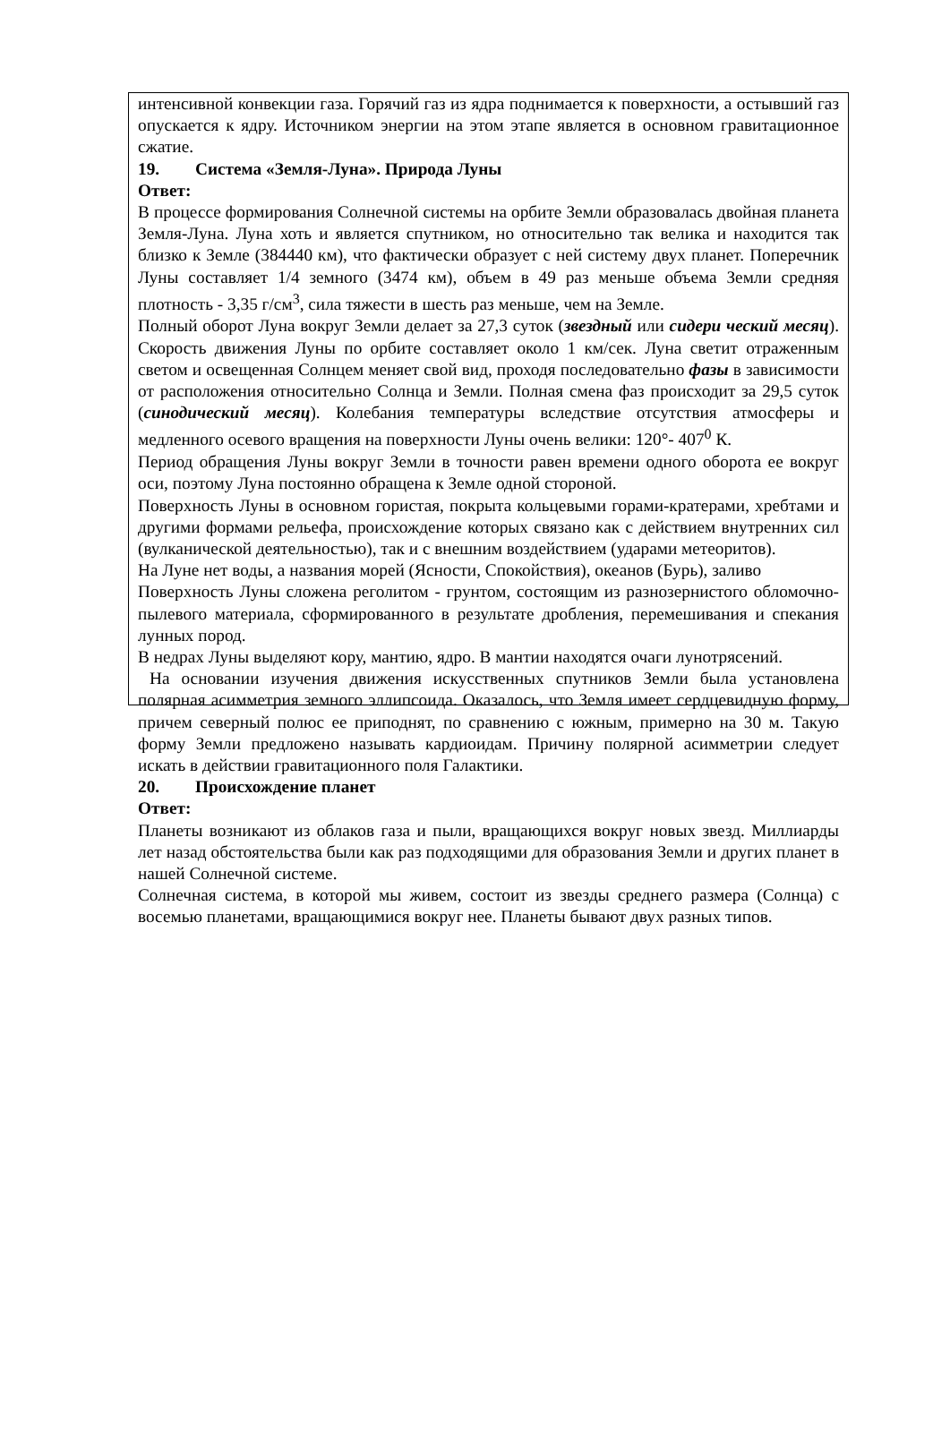интенсивной конвекции газа. Горячий газ из ядра поднимается к поверхности, а остывший газ опускается к ядру. Источником энергии на этом этапе является в основном гравитационное сжатие.
19. Система «Земля-Луна». Природа Луны
Ответ:
В процессе формирования Солнечной системы на орбите Земли образовалась двойная планета Земля-Луна. Луна хоть и является спутником, но относительно так велика и находится так близко к Земле (384440 км), что фактически образует с ней систему двух планет. Поперечник Луны составляет 1/4 земного (3474 км), объем в 49 раз меньше объема Земли средняя плотность - 3,35 г/см<sup>3</sup>, сила тяжести в шесть раз меньше, чем на Земле.
Полный оборот Луна вокруг Земли делает за 27,3 суток (звездный или сидери ческий месяц). Скорость движения Луны по орбите составляет около 1 км/сек. Луна светит отраженным светом и освещенная Солнцем меняет свой вид, проходя последовательно фазы в зависимости от расположения относительно Солнца и Земли. Полная смена фаз происходит за 29,5 суток (синодический месяц). Колебания температуры вследствие отсутствия атмосферы и медленного осевого вращения на поверхности Луны очень велики: 120°- 407<sup>0</sup> К.
Период обращения Луны вокруг Земли в точности равен времени одного оборота ее вокруг оси, поэтому Луна постоянно обращена к Земле одной стороной.
Поверхность Луны в основном гористая, покрыта кольцевыми горами-кратерами, хребтами и другими формами рельефа, происхождение которых связано как с действием внутренних сил (вулканической деятельностью), так и с внешним воздействием (ударами метеоритов).
На Луне нет воды, а названия морей (Ясности, Спокойствия), океанов (Бурь), заливо
Поверхность Луны сложена реголитом - грунтом, состоящим из разнозернистого обломочно-пылевого материала, сформированного в результате дробления, перемешивания и спекания лунных пород.
В недрах Луны выделяют кору, мантию, ядро. В мантии находятся очаги лунотрясений.
На основании изучения движения искусственных спутников Земли была установлена полярная асимметрия земного эллипсоида. Оказалось, что Земля имеет сердцевидную форму, причем северный полюс ее приподнят, по сравнению с южным, примерно на 30 м. Такую форму Земли предложено называть кардиоидам. Причину полярной асимметрии следует искать в действии гравитационного поля Галактики.
20. Происхождение планет
Ответ:
Планеты возникают из облаков газа и пыли, вращающихся вокруг новых звезд. Миллиарды лет назад обстоятельства были как раз подходящими для образования Земли и других планет в нашей Солнечной системе.
Солнечная система, в которой мы живем, состоит из звезды среднего размера (Солнца) с восемью планетами, вращающимися вокруг нее. Планеты бывают двух разных типов.